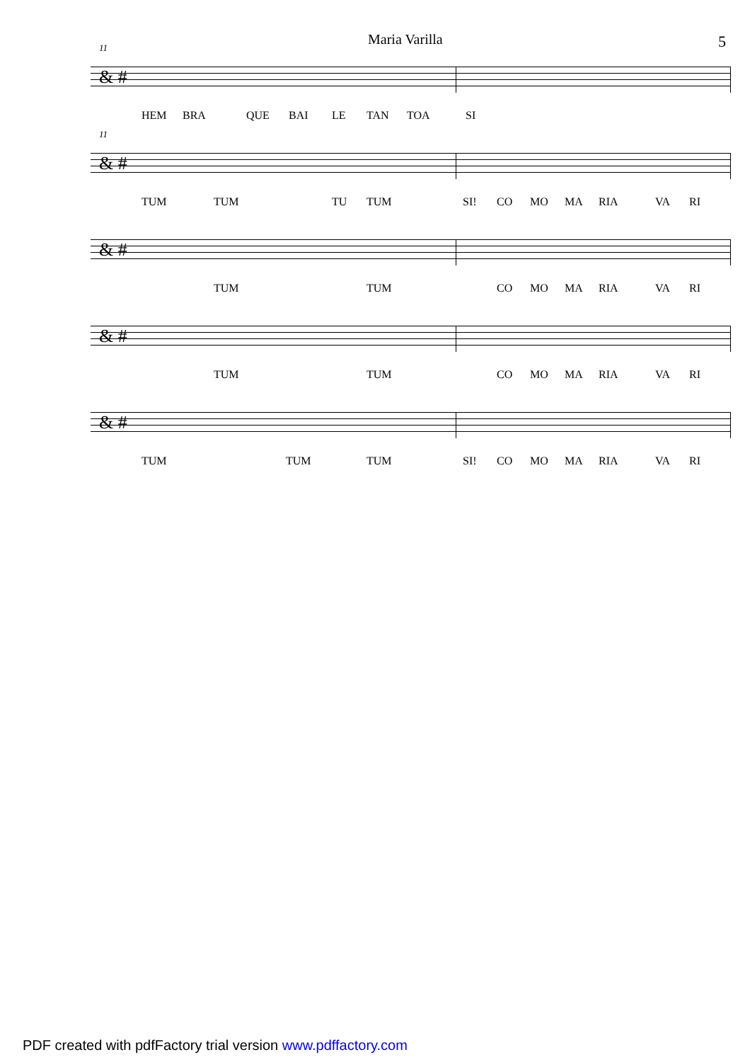Maria Varilla 5
11
& #
HEM BRA QUE BAI LE TAN TOA SI
11
& #
TUM TUM TU TUM SI! CO MO MA RIA VA RI
& #
TUM TUM CO MO MA RIA VA RI
& #
TUM TUM CO MO MA RIA VA RI
& #
TUM TUM TUM SI! CO MO MA RIA VA RI
PDF created with pdfFactory trial version www.pdffactory.com